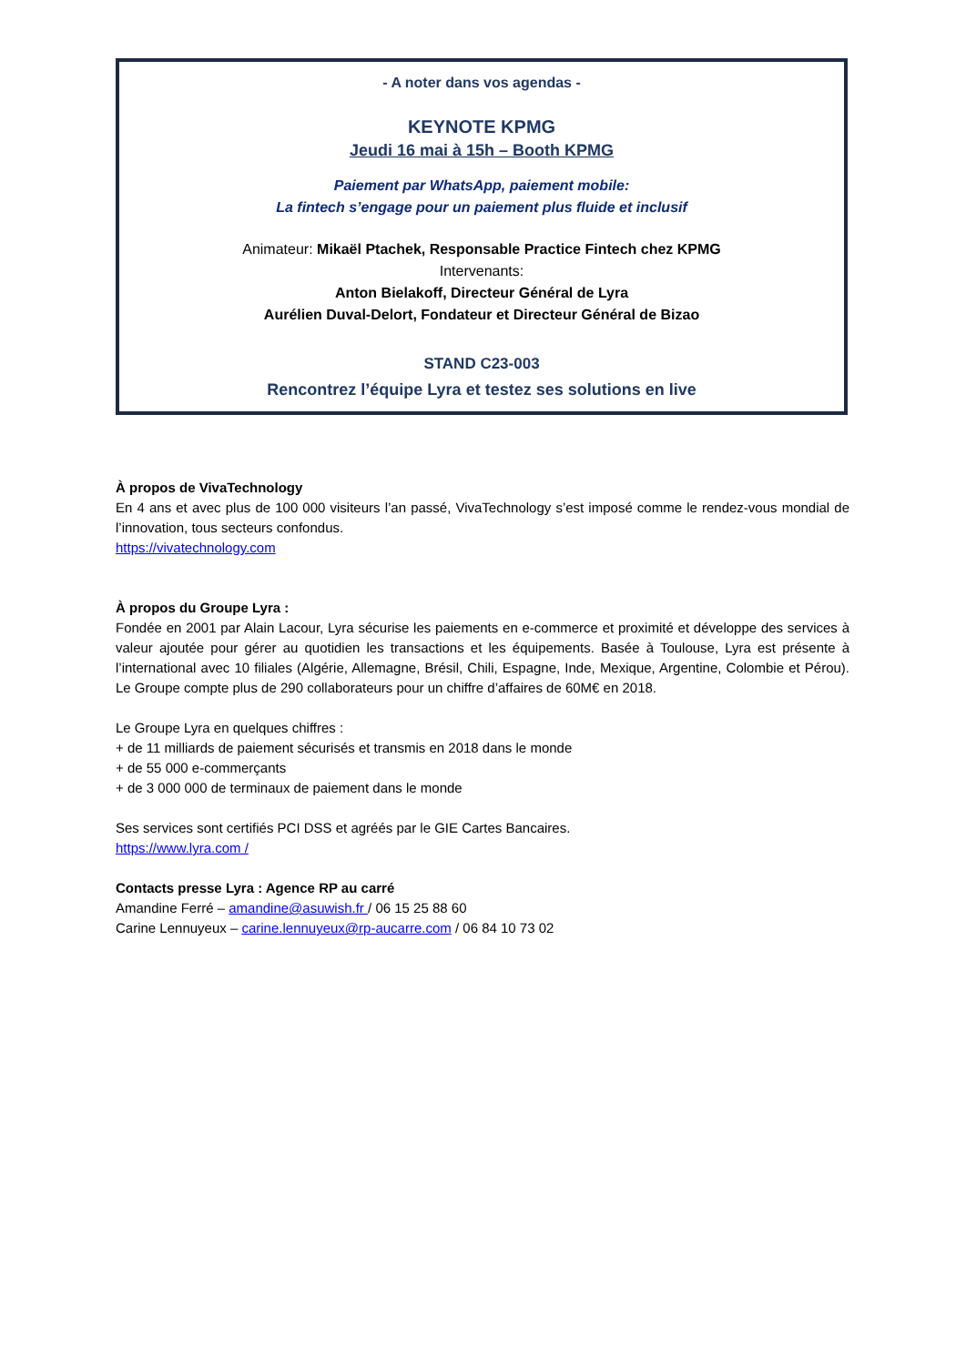- A noter dans vos agendas -
KEYNOTE KPMG
Jeudi 16 mai à 15h – Booth KPMG
Paiement par WhatsApp, paiement mobile:
La fintech s’engage pour un paiement plus fluide et inclusif
Animateur: Mikaël Ptachek, Responsable Practice Fintech chez KPMG
Intervenants:
Anton Bielakoff, Directeur Général de Lyra
Aurélien Duval-Delort, Fondateur et Directeur Général de Bizao
STAND C23-003
Rencontrez l’équipe Lyra et testez ses solutions en live
À propos de VivaTechnology
En 4 ans et avec plus de 100 000 visiteurs l’an passé, VivaTechnology s’est imposé comme le rendez-vous mondial de l’innovation, tous secteurs confondus.
https://vivatechnology.com
À propos du Groupe Lyra :
Fondée en 2001 par Alain Lacour, Lyra sécurise les paiements en e-commerce et proximité et développe des services à valeur ajoutée pour gérer au quotidien les transactions et les équipements. Basée à Toulouse, Lyra est présente à l’international avec 10 filiales (Algérie, Allemagne, Brésil, Chili, Espagne, Inde, Mexique, Argentine, Colombie et Pérou). Le Groupe compte plus de 290 collaborateurs pour un chiffre d’affaires de 60M€ en 2018.
Le Groupe Lyra en quelques chiffres :
+ de 11 milliards de paiement sécurisés et transmis en 2018 dans le monde
+ de 55 000 e-commerçants
+ de 3 000 000 de terminaux de paiement dans le monde
Ses services sont certifiés PCI DSS et agréés par le GIE Cartes Bancaires.
https://www.lyra.com /
Contacts presse Lyra : Agence RP au carré
Amandine Ferré – amandine@asuwish.fr / 06 15 25 88 60
Carine Lennuyeux – carine.lennuyeux@rp-aucarre.com / 06 84 10 73 02